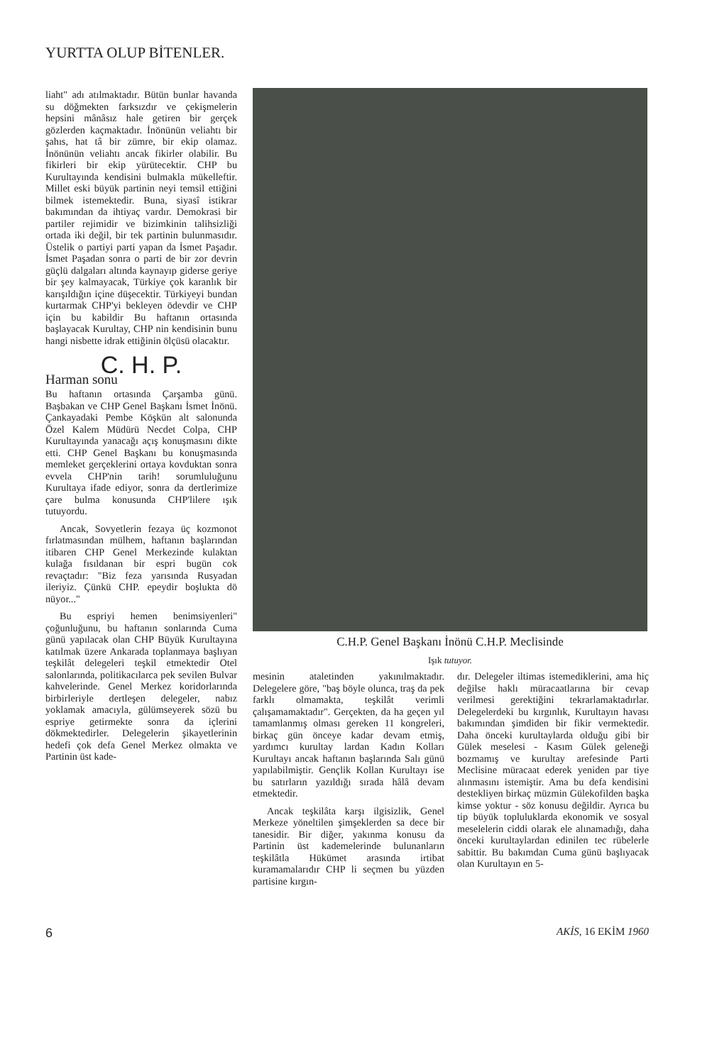YURTTA OLUP BİTENLER.
liaht" adı atılmaktadır. Bütün bunlar havanda su döğmekten farksızdır ve çekişmelerin hepsini mânâsız hale getiren bir gerçek gözlerden kaçmaktadır. İnönünün veliahtı bir şahıs, hat tâ bir zümre, bir ekip olamaz. İnönünün veliahtı ancak fikirler olabilir. Bu fikirleri bir ekip yürütecektir. CHP bu Kurultayında kendisini bulmakla mükelleftir. Millet eski büyük partinin neyi temsil ettiğini bilmek istemektedir. Buna, siyasî istikrar bakımından da ihtiyaç vardır. Demokrasi bir partiler rejimidir ve bizimkinin talihsizliği ortada iki değil, bir tek partinin bulunmasıdır. Üstelik o partiyi parti yapan da İsmet Paşadır. İsmet Paşadan sonra o parti de bir zor devrin güçlü dalgaları altında kaynayıp giderse geriye bir şey kalmayacak, Türkiye çok karanlık bir karışıldığın içine düşecektir. Türkiyeyi bundan kurtarmak CHP'yi bekleyen ödevdir ve CHP için bu kabildir Bu haftanın ortasında başlayacak Kurultay, CHP nin kendisinin bunu hangi nisbette idrak ettiğinin ölçüsü olacaktır.
C. H. P.
Harman sonu
Bu haftanın ortasında Çarşamba günü. Başbakan ve CHP Genel Başkanı İsmet İnönü. Çankayadaki Pembe Köşkün alt salonunda Özel Kalem Müdürü Necdet Colpa, CHP Kurultayında yanacağı açış konuşmasını dikte etti. CHP Genel Başkanı bu konuşmasında memleket gerçeklerini ortaya kovduktan sonra evvela CHP'nin tarih! sorumluluğunu Kurultaya ifade ediyor, sonra da dertlerimize çare bulma konusunda CHP'lilere ışık tutuyordu.
Ancak, Sovyetlerin fezaya üç kozmonot fırlatmasından mülhem, haftanın başlarından itibaren CHP Genel Merkezinde kulaktan kulağa fısıldanan bir espri bugün cok revaçtadır: "Biz feza yarısında Rusyadan ileriyiz. Çünkü CHP. epeydir boşlukta dö nüyor..."
Bu espriyi hemen benimsiyenleri" çoğunluğunu, bu haftanın sonlarında Cuma günü yapılacak olan CHP Büyük Kurultayına katılmak üzere Ankarada toplanmaya başlıyan teşkilât delegeleri teşkil etmektedir Otel salonlarında, politikacılarca pek sevilen Bulvar kahvelerinde. Genel Merkez koridorlarında birbirleriyle dertleşen delegeler, nabız yoklamak amacıyla, gülümseyerek sözü bu espriye getirmekte sonra da içlerini dökmektedirler. Delegelerin şikayetlerinin hedefi çok defa Genel Merkez olmakta ve Partinin üst kade-
C.H.P. Genel Başkanı İnönü C.H.P. Meclisinde
Işık tutuyor.
mesinin ataletinden yakınılmaktadır. Delegelere göre, "baş böyle olunca, traş da pek farklı olmamakta, teşkilât verimli çalışamamaktadır". Gerçekten, da ha geçen yıl tamamlanmış olması gereken 11 kongreleri, birkaç gün önceye kadar devam etmiş, yardımcı kurultay lardan Kadın Kolları Kurultayı ancak haftanın başlarında Salı günü yapılabilmiştir. Gençlik Kollan Kurultayı ise bu satırların yazıldığı sırada hâlâ devam etmektedir.
Ancak teşkilâta karşı ilgisizlik, Genel Merkeze yöneltilen şimşeklerden sa dece bir tanesidir. Bir diğer, yakınma konusu da Partinin üst kademelerinde bulunanların teşkilâtla Hükümet arasında irtibat kuramamalarıdır CHP li seçmen bu yüzden partisine kırgın-
dır. Delegeler iltimas istemediklerini, ama hiç değilse haklı müracaatlarına bir cevap verilmesi gerektiğini tekrarlamaktadırlar. Delegelerdeki bu kırgınlık, Kurultayın havası bakımından şimdiden bir fikir vermektedir. Daha önceki kurultaylarda olduğu gibi bir Gülek meselesi - Kasım Gülek geleneği bozmamış ve kurultay arefesinde Parti Meclisine müracaat ederek yeniden par tiye alınmasını istemiştir. Ama bu defa kendisini destekliyen birkaç müzmin Gülekofilden başka kimse yoktur - söz konusu değildir. Ayrıca bu tip büyük topluluklarda ekonomik ve sosyal meselelerin ciddi olarak ele alınamadığı, daha önceki kurultaylardan edinilen tec rübelerle sabittir. Bu bakımdan Cuma günü başlıyacak olan Kurultayın en 5-
6 AKİS, 16 EKİM 1960